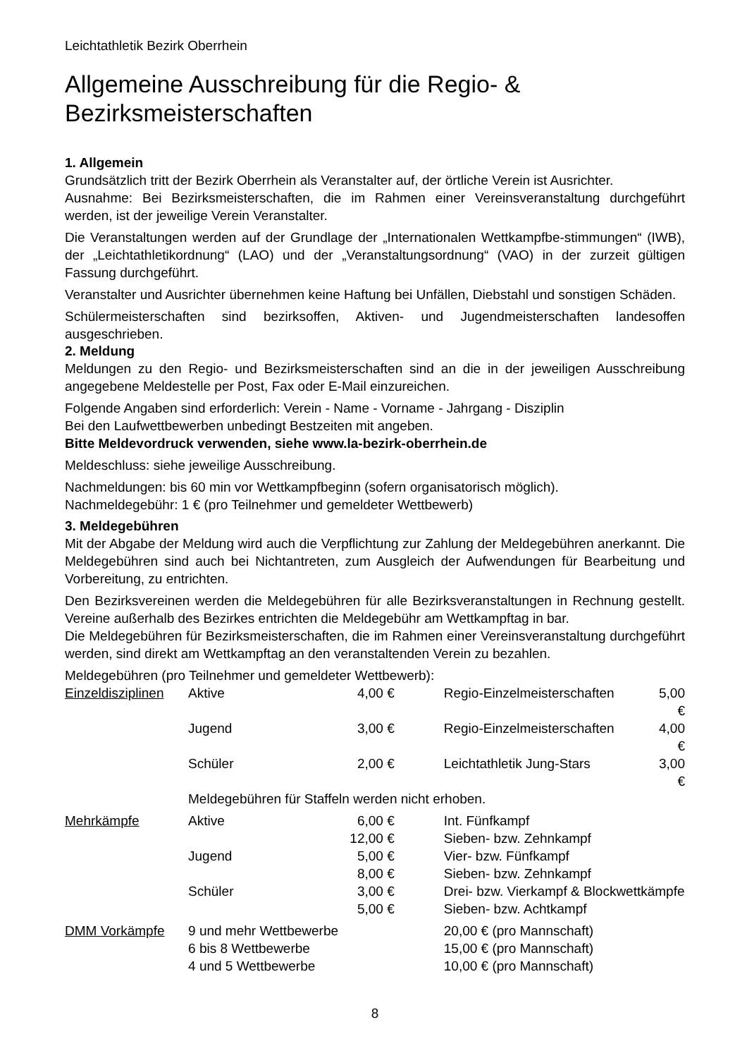Leichtathletik Bezirk Oberrhein
Allgemeine Ausschreibung für die Regio- & Bezirksmeisterschaften
1. Allgemein
Grundsätzlich tritt der Bezirk Oberrhein als Veranstalter auf, der örtliche Verein ist Ausrichter.
Ausnahme: Bei Bezirksmeisterschaften, die im Rahmen einer Vereinsveranstaltung durchgeführt werden, ist der jeweilige Verein Veranstalter.
Die Veranstaltungen werden auf der Grundlage der „Internationalen Wettkampfbe-stimmungen“ (IWB), der „Leichtathletikordnung“ (LAO) und der „Veranstaltungsordnung“ (VAO) in der zurzeit gültigen Fassung durchgeführt.
Veranstalter und Ausrichter übernehmen keine Haftung bei Unfällen, Diebstahl und sonstigen Schäden.
Schülermeisterschaften sind bezirksoffen, Aktiven- und Jugendmeisterschaften landesoffen ausgeschrieben.
2. Meldung
Meldungen zu den Regio- und Bezirksmeisterschaften sind an die in der jeweiligen Ausschreibung angegebene Meldestelle per Post, Fax oder E-Mail einzureichen.
Folgende Angaben sind erforderlich: Verein - Name - Vorname - Jahrgang - Disziplin
Bei den Laufwettbewerben unbedingt Bestzeiten mit angeben.
Bitte Meldevordruck verwenden, siehe www.la-bezirk-oberrhein.de
Meldeschluss: siehe jeweilige Ausschreibung.
Nachmeldungen: bis 60 min vor Wettkampfbeginn (sofern organisatorisch möglich).
Nachmeldegebühr: 1 € (pro Teilnehmer und gemeldeter Wettbewerb)
3. Meldegebühren
Mit der Abgabe der Meldung wird auch die Verpflichtung zur Zahlung der Meldegebühren anerkannt. Die Meldegebühren sind auch bei Nichtantreten, zum Ausgleich der Aufwendungen für Bearbeitung und Vorbereitung, zu entrichten.
Den Bezirksvereinen werden die Meldegebühren für alle Bezirksveranstaltungen in Rechnung gestellt. Vereine außerhalb des Bezirkes entrichten die Meldegebühr am Wettkampftag in bar.
Die Meldegebühren für Bezirksmeisterschaften, die im Rahmen einer Vereinsveranstaltung durchgeführt werden, sind direkt am Wettkampftag an den veranstaltenden Verein zu bezahlen.
Meldegebühren (pro Teilnehmer und gemeldeter Wettbewerb):
| Einzeldisziplinen | Aktive | 4,00 € | Regio-Einzelmeisterschaften | 5,00 € |
| | Jugend | 3,00 € | Regio-Einzelmeisterschaften | 4,00 € |
| | Schüler | 2,00 € | Leichtathletik Jung-Stars | 3,00 € |
| | Meldegebühren für Staffeln werden nicht erhoben. | | | |
| Mehrkämpfe | Aktive | 6,00 € | Int. Fünfkampf | |
| | | 12,00 € | Sieben- bzw. Zehnkampf | |
| | Jugend | 5,00 € | Vier- bzw. Fünfkampf | |
| | | 8,00 € | Sieben- bzw. Zehnkampf | |
| | Schüler | 3,00 € | Drei- bzw. Vierkampf & Blockwettkämpfe | |
| | | 5,00 € | Sieben- bzw. Achtkampf | |
| DMM Vorkämpfe | 9 und mehr Wettbewerbe | | 20,00 € (pro Mannschaft) | |
| | 6 bis 8 Wettbewerbe | | 15,00 € (pro Mannschaft) | |
| | 4 und 5 Wettbewerbe | | 10,00 € (pro Mannschaft) | |
8